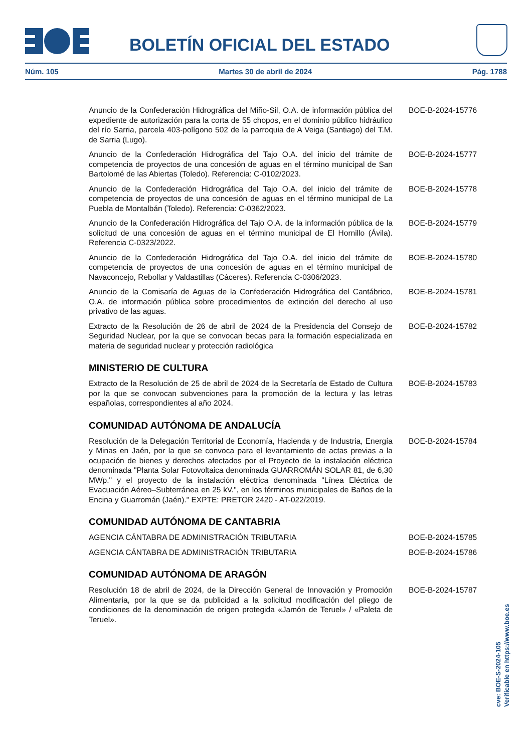BOLETÍN OFICIAL DEL ESTADO
Núm. 105 Martes 30 de abril de 2024 Pág. 1788
Anuncio de la Confederación Hidrográfica del Miño-Sil, O.A. de información pública del expediente de autorización para la corta de 55 chopos, en el dominio público hidráulico del río Sarria, parcela 403-polígono 502 de la parroquia de A Veiga (Santiago) del T.M. de Sarria (Lugo).
BOE-B-2024-15776
Anuncio de la Confederación Hidrográfica del Tajo O.A. del inicio del trámite de competencia de proyectos de una concesión de aguas en el término municipal de San Bartolomé de las Abiertas (Toledo). Referencia: C-0102/2023.
BOE-B-2024-15777
Anuncio de la Confederación Hidrográfica del Tajo O.A. del inicio del trámite de competencia de proyectos de una concesión de aguas en el término municipal de La Puebla de Montalbán (Toledo). Referencia: C-0362/2023.
BOE-B-2024-15778
Anuncio de la Confederación Hidrográfica del Tajo O.A. de la información pública de la solicitud de una concesión de aguas en el término municipal de El Hornillo (Ávila). Referencia C-0323/2022.
BOE-B-2024-15779
Anuncio de la Confederación Hidrográfica del Tajo O.A. del inicio del trámite de competencia de proyectos de una concesión de aguas en el término municipal de Navaconcejo, Rebollar y Valdastillas (Cáceres). Referencia C-0306/2023.
BOE-B-2024-15780
Anuncio de la Comisaría de Aguas de la Confederación Hidrográfica del Cantábrico, O.A. de información pública sobre procedimientos de extinción del derecho al uso privativo de las aguas.
BOE-B-2024-15781
Extracto de la Resolución de 26 de abril de 2024 de la Presidencia del Consejo de Seguridad Nuclear, por la que se convocan becas para la formación especializada en materia de seguridad nuclear y protección radiológica
BOE-B-2024-15782
MINISTERIO DE CULTURA
Extracto de la Resolución de 25 de abril de 2024 de la Secretaría de Estado de Cultura por la que se convocan subvenciones para la promoción de la lectura y las letras españolas, correspondientes al año 2024.
BOE-B-2024-15783
COMUNIDAD AUTÓNOMA DE ANDALUCÍA
Resolución de la Delegación Territorial de Economía, Hacienda y de Industria, Energía y Minas en Jaén, por la que se convoca para el levantamiento de actas previas a la ocupación de bienes y derechos afectados por el Proyecto de la instalación eléctrica denominada "Planta Solar Fotovoltaica denominada GUARROMÁN SOLAR 81, de 6,30 MWp." y el proyecto de la instalación eléctrica denominada "Línea Eléctrica de Evacuación Aéreo–Subterránea en 25 kV.", en los términos municipales de Baños de la Encina y Guarromán (Jaén)." EXPTE: PRETOR 2420 - AT-022/2019.
BOE-B-2024-15784
COMUNIDAD AUTÓNOMA DE CANTABRIA
AGENCIA CÁNTABRA DE ADMINISTRACIÓN TRIBUTARIA BOE-B-2024-15785
AGENCIA CÁNTABRA DE ADMINISTRACIÓN TRIBUTARIA BOE-B-2024-15786
COMUNIDAD AUTÓNOMA DE ARAGÓN
Resolución 18 de abril de 2024, de la Dirección General de Innovación y Promoción Alimentaria, por la que se da publicidad a la solicitud modificación del pliego de condiciones de la denominación de origen protegida «Jamón de Teruel» / «Paleta de Teruel».
BOE-B-2024-15787
cve: BOE-S-2024-105
Verificable en https://www.boe.es